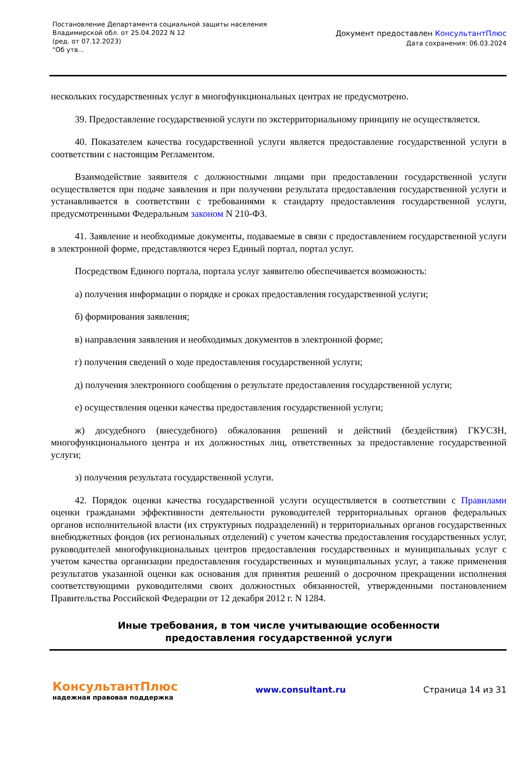Постановление Департамента социальной защиты населения Владимирской обл. от 25.04.2022 N 12
(ред. от 07.12.2023)
"Об утв...
Документ предоставлен КонсультантПлюс
Дата сохранения: 06.03.2024
нескольких государственных услуг в многофункциональных центрах не предусмотрено.
39. Предоставление государственной услуги по экстерриториальному принципу не осуществляется.
40. Показателем качества государственной услуги является предоставление государственной услуги в соответствии с настоящим Регламентом.
Взаимодействие заявителя с должностными лицами при предоставлении государственной услуги осуществляется при подаче заявления и при получении результата предоставления государственной услуги и устанавливается в соответствии с требованиями к стандарту предоставления государственной услуги, предусмотренными Федеральным законом N 210-ФЗ.
41. Заявление и необходимые документы, подаваемые в связи с предоставлением государственной услуги в электронной форме, представляются через Единый портал, портал услуг.
Посредством Единого портала, портала услуг заявителю обеспечивается возможность:
а) получения информации о порядке и сроках предоставления государственной услуги;
б) формирования заявления;
в) направления заявления и необходимых документов в электронной форме;
г) получения сведений о ходе предоставления государственной услуги;
д) получения электронного сообщения о результате предоставления государственной услуги;
е) осуществления оценки качества предоставления государственной услуги;
ж) досудебного (внесудебного) обжалования решений и действий (бездействия) ГКУСЗН, многофункционального центра и их должностных лиц, ответственных за предоставление государственной услуги;
з) получения результата государственной услуги.
42. Порядок оценки качества государственной услуги осуществляется в соответствии с Правилами оценки гражданами эффективности деятельности руководителей территориальных органов федеральных органов исполнительной власти (их структурных подразделений) и территориальных органов государственных внебюджетных фондов (их региональных отделений) с учетом качества предоставления государственных услуг, руководителей многофункциональных центров предоставления государственных и муниципальных услуг с учетом качества организации предоставления государственных и муниципальных услуг, а также применения результатов указанной оценки как основания для принятия решений о досрочном прекращении исполнения соответствующими руководителями своих должностных обязанностей, утвержденными постановлением Правительства Российской Федерации от 12 декабря 2012 г. N 1284.
Иные требования, в том числе учитывающие особенности
предоставления государственной услуги
КонсультантПлюс
надежная правовая поддержка
www.consultant.ru Страница 14 из 31